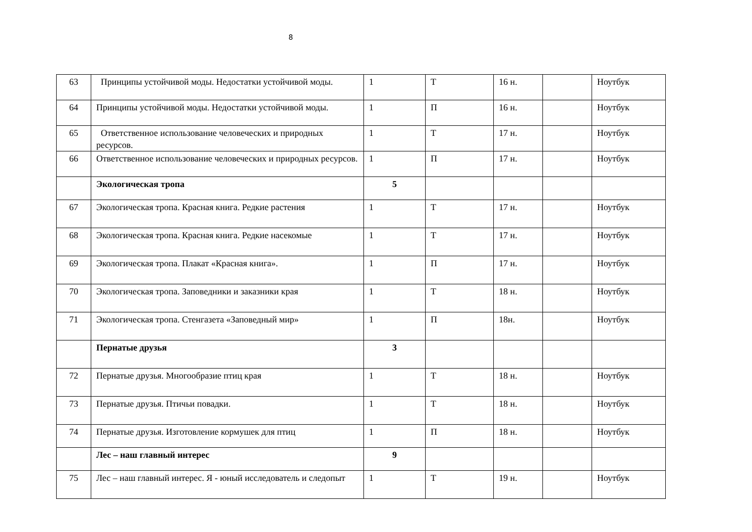8
| 63 | Принципы устойчивой моды. Недостатки устойчивой моды. | 1 | Т | 16 н. | | Ноутбук |
| 64 | Принципы устойчивой моды. Недостатки устойчивой моды. | 1 | П | 16 н. | | Ноутбук |
| 65 | Ответственное использование человеческих и природных ресурсов. | 1 | Т | 17 н. | | Ноутбук |
| 66 | Ответственное использование человеческих и природных ресурсов. | 1 | П | 17 н. | | Ноутбук |
| | Экологическая тропа | 5 | | | | |
| 67 | Экологическая тропа. Красная книга. Редкие растения | 1 | Т | 17 н. | | Ноутбук |
| 68 | Экологическая тропа. Красная книга. Редкие насекомые | 1 | Т | 17 н. | | Ноутбук |
| 69 | Экологическая тропа. Плакат «Красная книга». | 1 | П | 17 н. | | Ноутбук |
| 70 | Экологическая тропа. Заповедники и заказники края | 1 | Т | 18 н. | | Ноутбук |
| 71 | Экологическая тропа. Стенгазета «Заповедный мир» | 1 | П | 18н. | | Ноутбук |
| | Пернатые друзья | 3 | | | | |
| 72 | Пернатые друзья. Многообразие птиц края | 1 | Т | 18 н. | | Ноутбук |
| 73 | Пернатые друзья. Птичьи повадки. | 1 | Т | 18 н. | | Ноутбук |
| 74 | Пернатые друзья. Изготовление кормушек для птиц | 1 | П | 18 н. | | Ноутбук |
| | Лес – наш главный интерес | 9 | | | | |
| 75 | Лес – наш главный интерес. Я - юный исследователь и следопыт | 1 | Т | 19 н. | | Ноутбук |